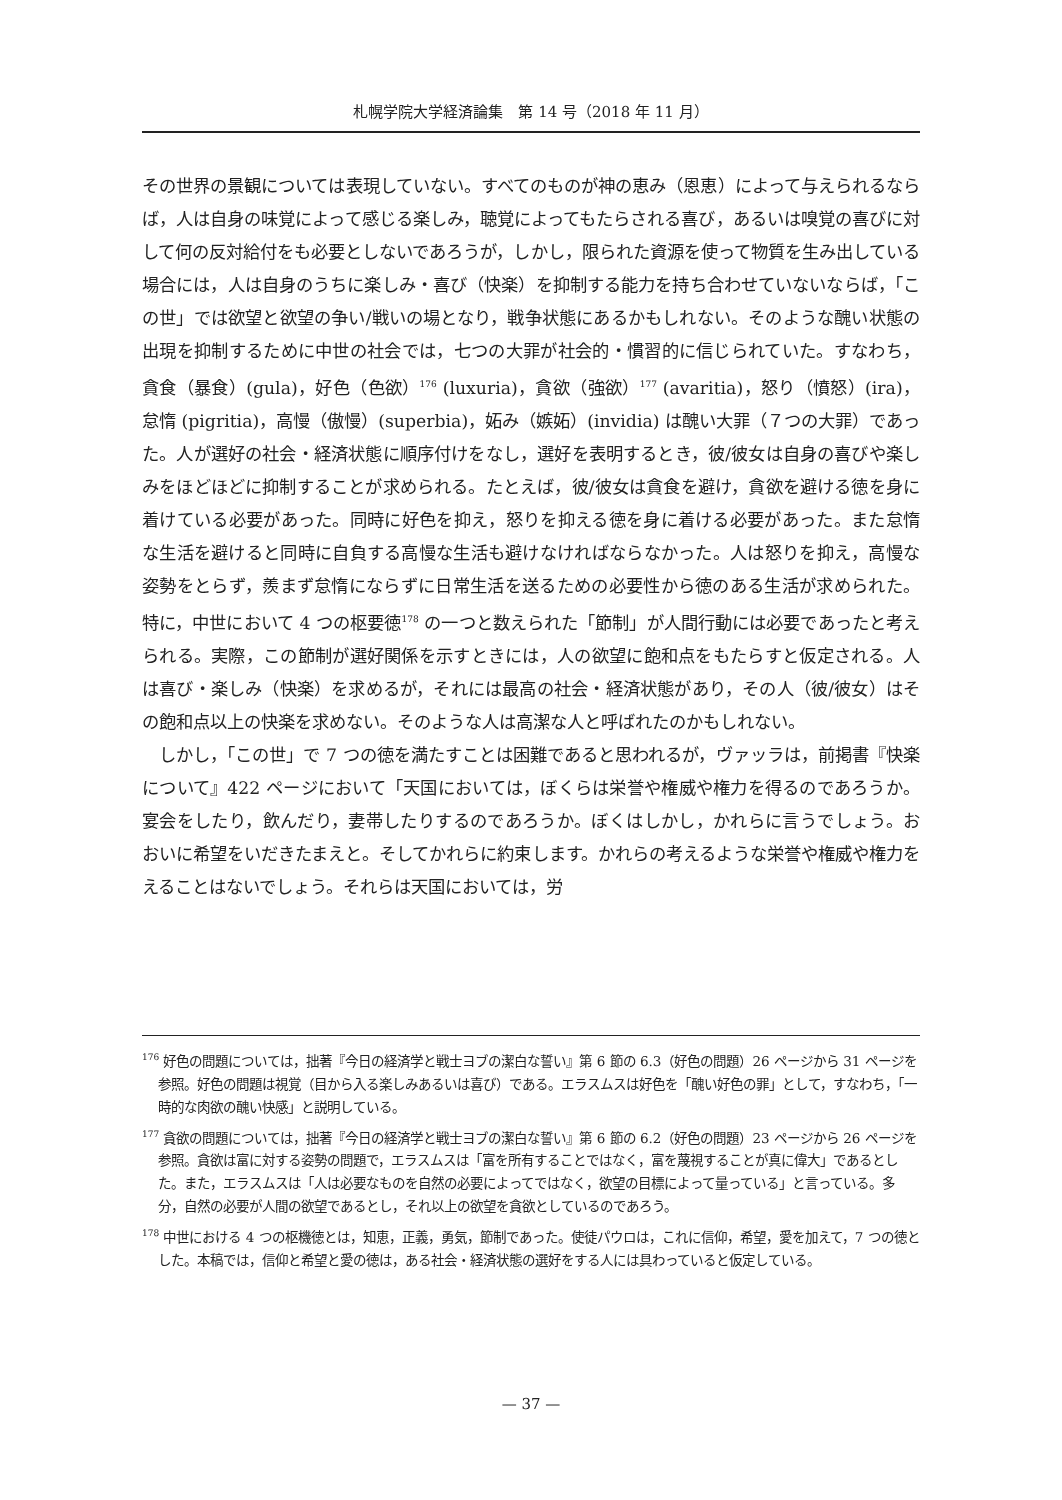札幌学院大学経済論集　第 14 号（2018 年 11 月）
その世界の景観については表現していない。すべてのものが神の恵み（恩恵）によって与えられるならば，人は自身の味覚によって感じる楽しみ，聴覚によってもたらされる喜び，あるいは嗅覚の喜びに対して何の反対給付をも必要としないであろうが，しかし，限られた資源を使って物質を生み出している場合には，人は自身のうちに楽しみ・喜び（快楽）を抑制する能力を持ち合わせていないならば，「この世」では欲望と欲望の争い/戦いの場となり，戦争状態にあるかもしれない。そのような醜い状態の出現を抑制するために中世の社会では，七つの大罪が社会的・慣習的に信じられていた。すなわち，貪食（暴食）(gula)，好色（色欲）<sup>176</sup> (luxuria)，貪欲（強欲）<sup>177</sup> (avaritia)，怒り（憤怒）(ira)，怠惰 (pigritia)，高慢（傲慢）(superbia)，妬み（嫉妬）(invidia) は醜い大罪（７つの大罪）であった。人が選好の社会・経済状態に順序付けをなし，選好を表明するとき，彼/彼女は自身の喜びや楽しみをほどほどに抑制することが求められる。たとえば，彼/彼女は貪食を避け，貪欲を避ける徳を身に着けている必要があった。同時に好色を抑え，怒りを抑える徳を身に着ける必要があった。また怠惰な生活を避けると同時に自負する高慢な生活も避けなければならなかった。人は怒りを抑え，高慢な姿勢をとらず，羨まず怠惰にならずに日常生活を送るための必要性から徳のある生活が求められた。特に，中世において 4 つの枢要徳<sup>178</sup> の一つと数えられた「節制」が人間行動には必要であったと考えられる。実際，この節制が選好関係を示すときには，人の欲望に飽和点をもたらすと仮定される。人は喜び・楽しみ（快楽）を求めるが，それには最高の社会・経済状態があり，その人（彼/彼女）はその飽和点以上の快楽を求めない。そのような人は高潔な人と呼ばれたのかもしれない。
　しかし，「この世」で 7 つの徳を満たすことは困難であると思われるが，ヴァッラは，前掲書『快楽について』422 ページにおいて「天国においては，ぼくらは栄誉や権威や権力を得るのであろうか。宴会をしたり，飲んだり，妻帯したりするのであろうか。ぼくはしかし，かれらに言うでしょう。おおいに希望をいだきたまえと。そしてかれらに約束します。かれらの考えるような栄誉や権威や権力をえることはないでしょう。それらは天国においては，労
<sup>176</sup> 好色の問題については，拙著『今日の経済学と戦士ヨブの潔白な誓い』第 6 節の 6.3（好色の問題）26 ページから 31 ページを参照。好色の問題は視覚（目から入る楽しみあるいは喜び）である。エラスムスは好色を「醜い好色の罪」として，すなわち，「一時的な肉欲の醜い快感」と説明している。
<sup>177</sup> 貪欲の問題については，拙著『今日の経済学と戦士ヨブの潔白な誓い』第 6 節の 6.2（好色の問題）23 ページから 26 ページを参照。貪欲は富に対する姿勢の問題で，エラスムスは「富を所有することではなく，富を蔑視することが真に偉大」であるとした。また，エラスムスは「人は必要なものを自然の必要によってではなく，欲望の目標によって量っている」と言っている。多分，自然の必要が人間の欲望であるとし，それ以上の欲望を貪欲としているのであろう。
<sup>178</sup> 中世における 4 つの枢機徳とは，知恵，正義，勇気，節制であった。使徒パウロは，これに信仰，希望，愛を加えて，7 つの徳とした。本稿では，信仰と希望と愛の徳は，ある社会・経済状態の選好をする人には具わっていると仮定している。
— 37 —